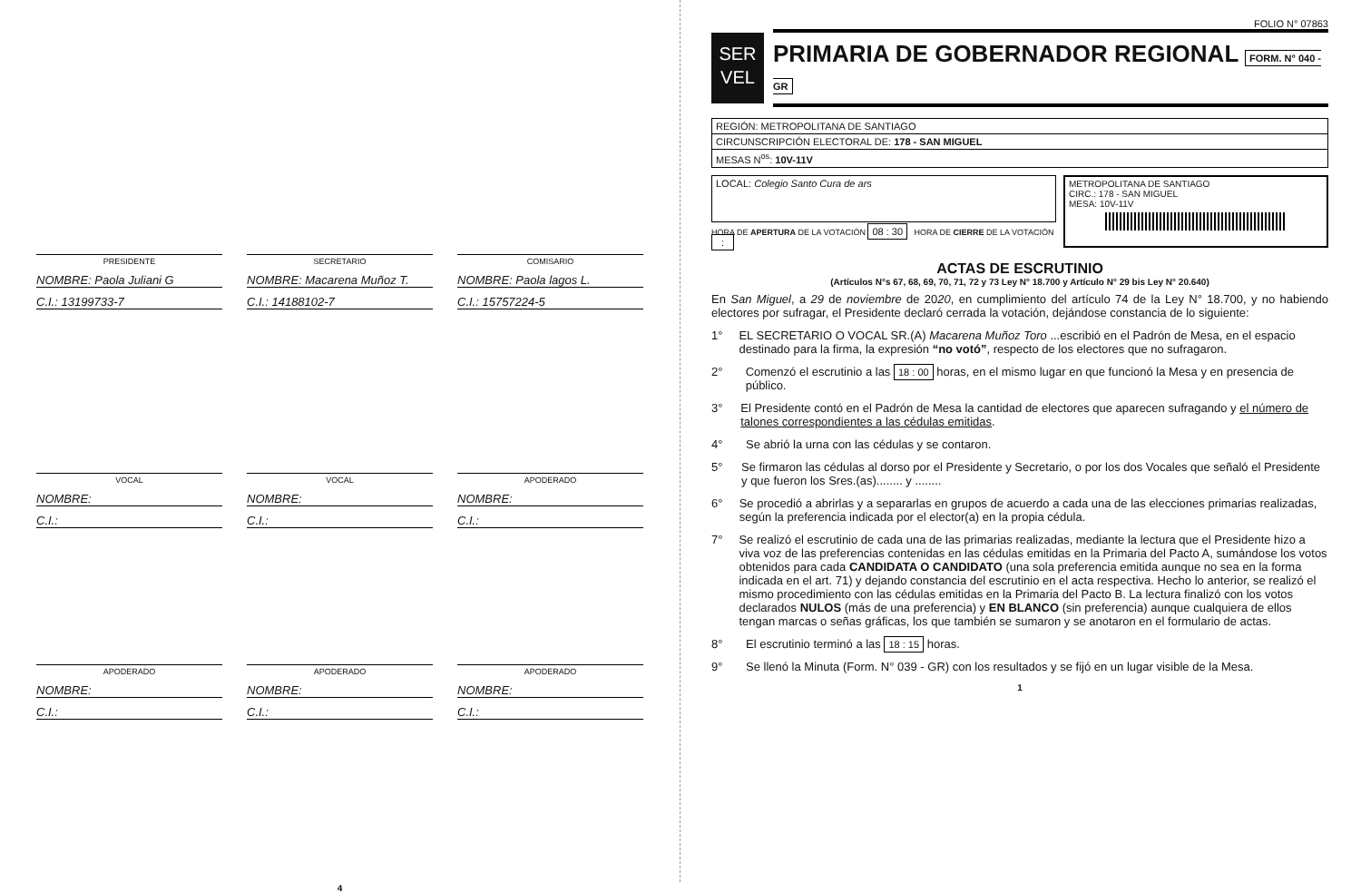PRESIDENTE
NOMBRE: Paola Juliani G
C.I.: 13199733-7
SECRETARIO
NOMBRE: Macarena Muñoz T.
C.I.: 14188102-7
COMISARIO
NOMBRE: Paola lagos L.
C.I.: 15757224-5
VOCAL
NOMBRE:
C.I.:
VOCAL
NOMBRE:
C.I.:
APODERADO
NOMBRE:
C.I.:
APODERADO
NOMBRE:
C.I.:
APODERADO
NOMBRE:
C.I.:
APODERADO
NOMBRE:
C.I.:
4
FOLIO N° 07863
SER
VEL
PRIMARIA DE GOBERNADOR REGIONAL FORM. N° 040 - GR
REGIÓN: METROPOLITANA DE SANTIAGO
CIRCUNSCRIPCIÓN ELECTORAL DE: 178 - SAN MIGUEL
MESAS N<sup>os</sup>: 10V-11V
LOCAL: Colegio Santo Cura de ars
HORA DE APERTURA DE LA VOTACIÓN 08 : 30 HORA DE CIERRE DE LA VOTACIÓN :
METROPOLITANA DE SANTIAGO
CIRC.: 178 - SAN MIGUEL
MESA: 10V-11V
ACTAS DE ESCRUTINIO
(Artículos N°s 67, 68, 69, 70, 71, 72 y 73 Ley N° 18.700 y Artículo N° 29 bis Ley N° 20.640)
En San Miguel, a 29 de noviembre de 2020, en cumplimiento del artículo 74 de la Ley N° 18.700, y no habiendo electores por sufragar, el Presidente declaró cerrada la votación, dejándose constancia de lo siguiente:
1° EL SECRETARIO O VOCAL SR.(A) Macarena Muñoz Toro ...escribió en el Padrón de Mesa, en el espacio destinado para la firma, la expresión “no votó”, respecto de los electores que no sufragaron.
2° Comenzó el escrutinio a las 18 : 00 horas, en el mismo lugar en que funcionó la Mesa y en presencia de público.
3° El Presidente contó en el Padrón de Mesa la cantidad de electores que aparecen sufragando y el número de talones correspondientes a las cédulas emitidas.
4° Se abrió la urna con las cédulas y se contaron.
5° Se firmaron las cédulas al dorso por el Presidente y Secretario, o por los dos Vocales que señaló el Presidente y que fueron los Sres.(as)........ y ........
6° Se procedió a abrirlas y a separarlas en grupos de acuerdo a cada una de las elecciones primarias realizadas, según la preferencia indicada por el elector(a) en la propia cédula.
7° Se realizó el escrutinio de cada una de las primarias realizadas, mediante la lectura que el Presidente hizo a viva voz de las preferencias contenidas en las cédulas emitidas en la Primaria del Pacto A, sumándose los votos obtenidos para cada CANDIDATA O CANDIDATO (una sola preferencia emitida aunque no sea en la forma indicada en el art. 71) y dejando constancia del escrutinio en el acta respectiva. Hecho lo anterior, se realizó el mismo procedimiento con las cédulas emitidas en la Primaria del Pacto B. La lectura finalizó con los votos declarados NULOS (más de una preferencia) y EN BLANCO (sin preferencia) aunque cualquiera de ellos tengan marcas o señas gráficas, los que también se sumaron y se anotaron en el formulario de actas.
8° El escrutinio terminó a las 18 : 15 horas.
9° Se llenó la Minuta (Form. N° 039 - GR) con los resultados y se fijó en un lugar visible de la Mesa.
1